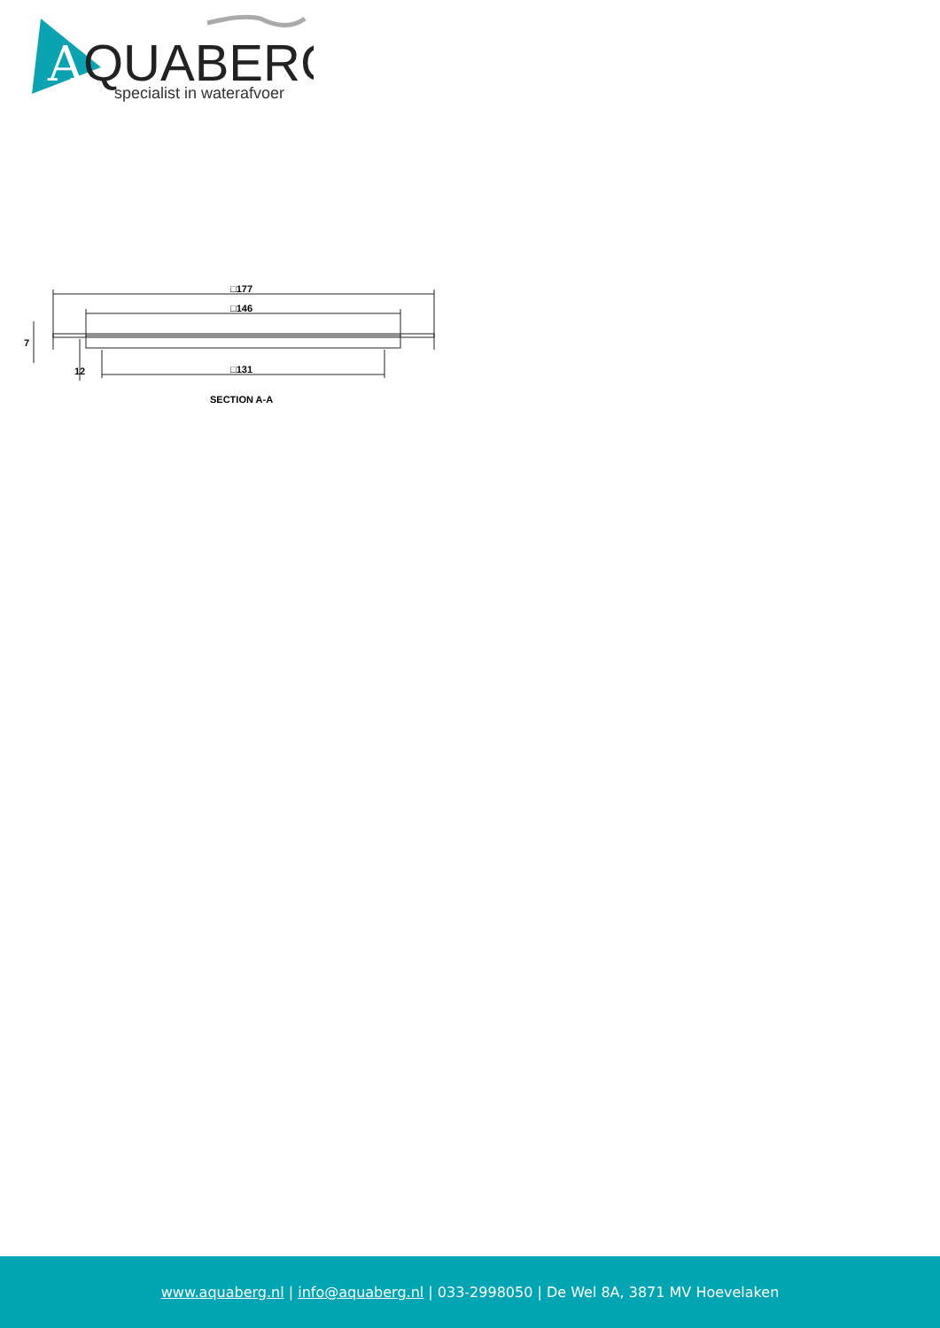A
QUABERG
specialist in waterafvoer
□177
□146
□131
7
12
SECTION A-A
www.aquaberg.nl | info@aquaberg.nl | 033-2998050 | De Wel 8A, 3871 MV Hoevelaken